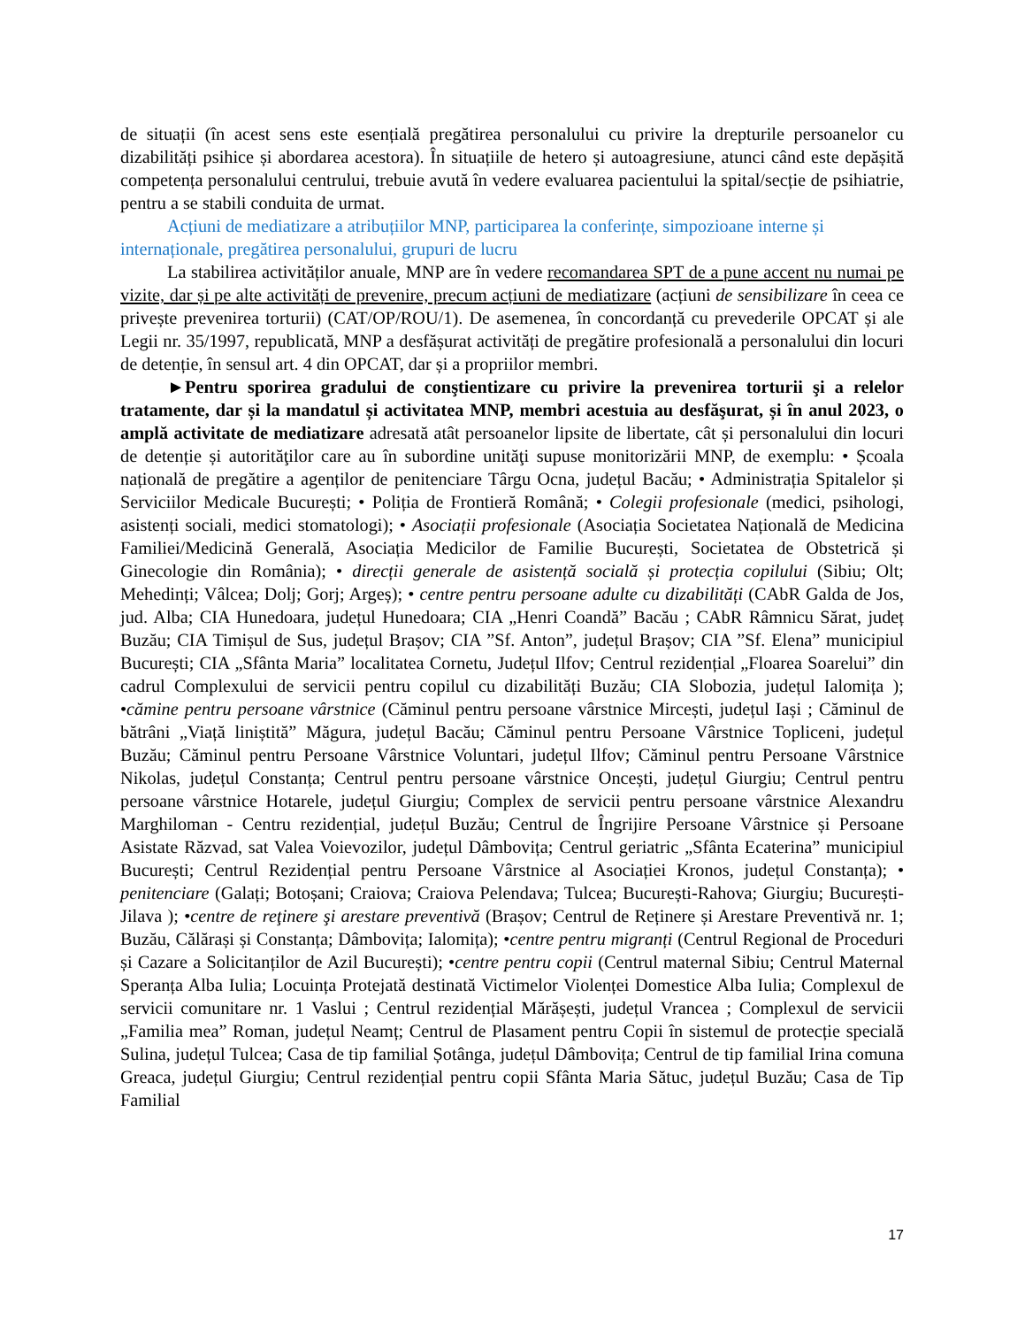de situații (în acest sens este esențială pregătirea personalului cu privire la drepturile persoanelor cu dizabilități psihice și abordarea acestora). În situațiile de hetero și autoagresiune, atunci când este depășită competența personalului centrului, trebuie avută în vedere evaluarea pacientului la spital/secție de psihiatrie, pentru a se stabili conduita de urmat.
Acțiuni de mediatizare a atribuțiilor MNP, participarea la conferințe, simpozioane interne și internaționale, pregătirea personalului, grupuri de lucru
La stabilirea activităților anuale, MNP are în vedere recomandarea SPT de a pune accent nu numai pe vizite, dar și pe alte activități de prevenire, precum acțiuni de mediatizare (acțiuni de sensibilizare în ceea ce privește prevenirea torturii) (CAT/OP/ROU/1). De asemenea, în concordanță cu prevederile OPCAT și ale Legii nr. 35/1997, republicată, MNP a desfășurat activități de pregătire profesională a personalului din locuri de detenție, în sensul art. 4 din OPCAT, dar și a propriilor membri.
►Pentru sporirea gradului de conştientizare cu privire la prevenirea torturii şi a relelor tratamente, dar și la mandatul și activitatea MNP, membri acestuia au desfăşurat, și în anul 2023, o amplă activitate de mediatizare adresată atât persoanelor lipsite de libertate, cât și personalului din locuri de detenție și autorităţilor care au în subordine unităţi supuse monitorizării MNP, de exemplu: • Școala națională de pregătire a agenților de penitenciare Târgu Ocna, județul Bacău; • Administrația Spitalelor și Serviciilor Medicale București; • Poliția de Frontieră Română; • Colegii profesionale (medici, psihologi, asistenți sociali, medici stomatologi); • Asociații profesionale (Asociația Societatea Națională de Medicina Familiei/Medicină Generală, Asociația Medicilor de Familie București, Societatea de Obstetrică și Ginecologie din România); • direcții generale de asistență socială și protecția copilului (Sibiu; Olt; Mehedinți; Vâlcea; Dolj; Gorj; Argeș); • centre pentru persoane adulte cu dizabilități (CAbR Galda de Jos, jud. Alba; CIA Hunedoara, județul Hunedoara; CIA „Henri Coandă” Bacău ; CAbR Râmnicu Sărat, județ Buzău; CIA Timișul de Sus, județul Brașov; CIA ”Sf. Anton”, județul Brașov; CIA ”Sf. Elena” municipiul București; CIA „Sfânta Maria” localitatea Cornetu, Județul Ilfov; Centrul rezidențial „Floarea Soarelui” din cadrul Complexului de servicii pentru copilul cu dizabilități Buzău; CIA Slobozia, județul Ialomița ); •cămine pentru persoane vârstnice (Căminul pentru persoane vârstnice Mircești, județul Iași ; Căminul de bătrâni „Viață liniștită” Măgura, județul Bacău; Căminul pentru Persoane Vârstnice Topliceni, județul Buzău; Căminul pentru Persoane Vârstnice Voluntari, județul Ilfov; Căminul pentru Persoane Vârstnice Nikolas, județul Constanța; Centrul pentru persoane vârstnice Oncești, județul Giurgiu; Centrul pentru persoane vârstnice Hotarele, județul Giurgiu; Complex de servicii pentru persoane vârstnice Alexandru Marghiloman - Centru rezidențial, județul Buzău; Centrul de Îngrijire Persoane Vârstnice și Persoane Asistate Răzvad, sat Valea Voievozilor, județul Dâmbovița; Centrul geriatric „Sfânta Ecaterina” municipiul București; Centrul Rezidențial pentru Persoane Vârstnice al Asociației Kronos, județul Constanța); • penitenciare (Galați; Botoșani; Craiova; Craiova Pelendava; Tulcea; București-Rahova; Giurgiu; București-Jilava ); •centre de reţinere şi arestare preventivă (Brașov; Centrul de Reținere și Arestare Preventivă nr. 1; Buzău, Călărași și Constanța; Dâmbovița; Ialomița); •centre pentru migranți (Centrul Regional de Proceduri și Cazare a Solicitanților de Azil București); •centre pentru copii (Centrul maternal Sibiu; Centrul Maternal Speranța Alba Iulia; Locuința Protejată destinată Victimelor Violenței Domestice Alba Iulia; Complexul de servicii comunitare nr. 1 Vaslui ; Centrul rezidențial Mărășești, județul Vrancea ; Complexul de servicii „Familia mea” Roman, județul Neamț; Centrul de Plasament pentru Copii în sistemul de protecție specială Sulina, județul Tulcea; Casa de tip familial Șotânga, județul Dâmbovița; Centrul de tip familial Irina comuna Greaca, județul Giurgiu; Centrul rezidențial pentru copii Sfânta Maria Sătuc, județul Buzău; Casa de Tip Familial
17